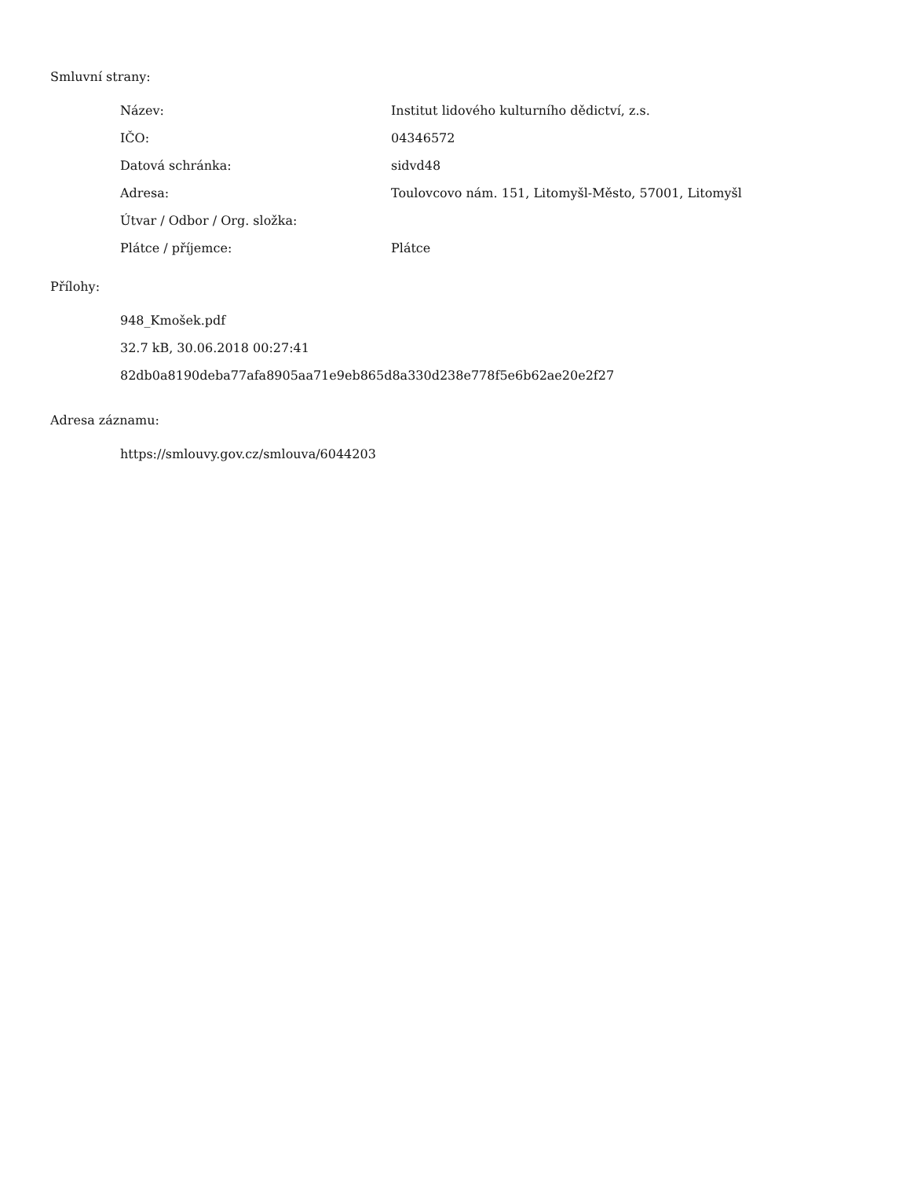Smluvní strany:
| Název: | Institut lidového kulturního dědictví, z.s. |
| IČO: | 04346572 |
| Datová schránka: | sidvd48 |
| Adresa: | Toulovcovo nám. 151, Litomyšl-Město, 57001, Litomyšl |
| Útvar / Odbor / Org. složka: | |
| Plátce / příjemce: | Plátce |
Přílohy:
948_Kmošek.pdf
32.7 kB, 30.06.2018 00:27:41
82db0a8190deba77afa8905aa71e9eb865d8a330d238e778f5e6b62ae20e2f27
Adresa záznamu:
https://smlouvy.gov.cz/smlouva/6044203